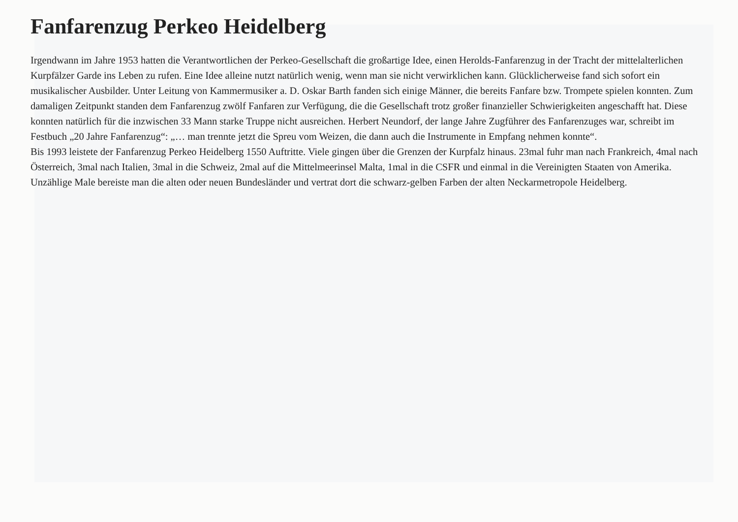Fanfarenzug Perkeo Heidelberg
Irgendwann im Jahre 1953 hatten die Verantwortlichen der Perkeo-Gesellschaft die großartige Idee, einen Herolds-Fanfarenzug in der Tracht der mittelalterlichen Kurpfälzer Garde ins Leben zu rufen. Eine Idee alleine nutzt natürlich wenig, wenn man sie nicht verwirklichen kann. Glücklicherweise fand sich sofort ein musikalischer Ausbilder. Unter Leitung von Kammermusiker a. D. Oskar Barth fanden sich einige Männer, die bereits Fanfare bzw. Trompete spielen konnten. Zum damaligen Zeitpunkt standen dem Fanfarenzug zwölf Fanfaren zur Verfügung, die die Gesellschaft trotz großer finanzieller Schwierigkeiten angeschafft hat. Diese konnten natürlich für die inzwischen 33 Mann starke Truppe nicht ausreichen. Herbert Neundorf, der lange Jahre Zugführer des Fanfarenzuges war, schreibt im Festbuch „20 Jahre Fanfarenzug“: „… man trennte jetzt die Spreu vom Weizen, die dann auch die Instrumente in Empfang nehmen konnte“.
Bis 1993 leistete der Fanfarenzug Perkeo Heidelberg 1550 Auftritte. Viele gingen über die Grenzen der Kurpfalz hinaus. 23mal fuhr man nach Frankreich, 4mal nach Österreich, 3mal nach Italien, 3mal in die Schweiz, 2mal auf die Mittelmeerinsel Malta, 1mal in die CSFR und einmal in die Vereinigten Staaten von Amerika.
Unzählige Male bereiste man die alten oder neuen Bundesländer und vertrat dort die schwarz-gelben Farben der alten Neckarmetropole Heidelberg.